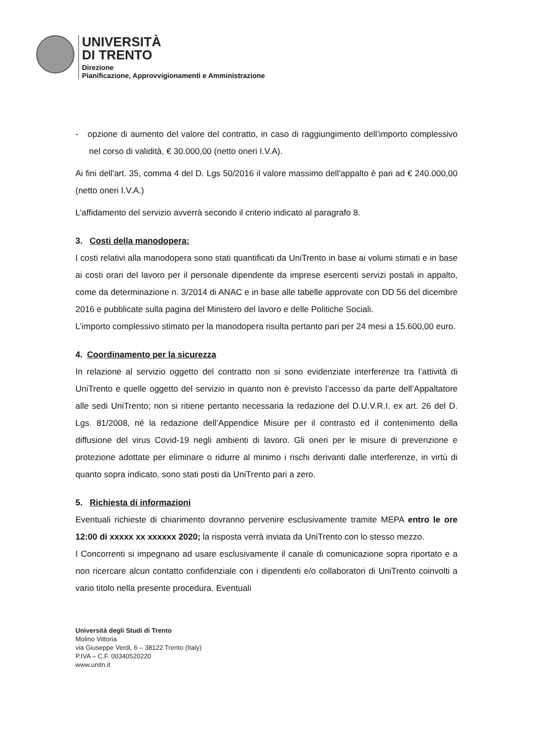UNIVERSITÀ
DI TRENTO
Direzione
Pianificazione, Approvvigionamenti e Amministrazione
- opzione di aumento del valore del contratto, in caso di raggiungimento dell’importo complessivo nel corso di validità, € 30.000,00 (netto oneri I.V.A).
Ai fini dell'art. 35, comma 4 del D. Lgs 50/2016 il valore massimo dell'appalto è pari ad € 240.000,00 (netto oneri I.V.A.)
L’affidamento del servizio avverrà secondo il criterio indicato al paragrafo 8.
3. Costi della manodopera:
I costi relativi alla manodopera sono stati quantificati da UniTrento in base ai volumi stimati e in base ai costi orari del lavoro per il personale dipendente da imprese esercenti servizi postali in appalto, come da determinazione n. 3/2014 di ANAC e in base alle tabelle approvate con DD 56 del dicembre 2016 e pubblicate sulla pagina del Ministero del lavoro e delle Politiche Sociali.
L’importo complessivo stimato per la manodopera risulta pertanto pari per 24 mesi a 15.600,00 euro.
4. Coordinamento per la sicurezza
In relazione al servizio oggetto del contratto non si sono evidenziate interferenze tra l’attività di UniTrento e quelle oggetto del servizio in quanto non è previsto l’accesso da parte dell’Appaltatore alle sedi UniTrento; non si ritiene pertanto necessaria la redazione del D.U.V.R.I. ex art. 26 del D. Lgs. 81/2008, né la redazione dell’Appendice Misure per il contrasto ed il contenimento della diffusione del virus Covid-19 negli ambienti di lavoro. Gli oneri per le misure di prevenzione e protezione adottate per eliminare o ridurre al minimo i rischi derivanti dalle interferenze, in virtù di quanto sopra indicato, sono stati posti da UniTrento pari a zero.
5. Richiesta di informazioni
Eventuali richieste di chiarimento dovranno pervenire esclusivamente tramite MEPA entro le ore 12:00 di xxxxx xx xxxxxx 2020; la risposta verrà inviata da UniTrento con lo stesso mezzo.
I Concorrenti si impegnano ad usare esclusivamente il canale di comunicazione sopra riportato e a non ricercare alcun contatto confidenziale con i dipendenti e/o collaboratori di UniTrento coinvolti a vario titolo nella presente procedura. Eventuali
Università degli Studi di Trento
Molino Vittoria
via Giuseppe Verdi, 6 – 38122 Trento (Italy)
P.IVA – C.F. 00340520220
www.unitn.it